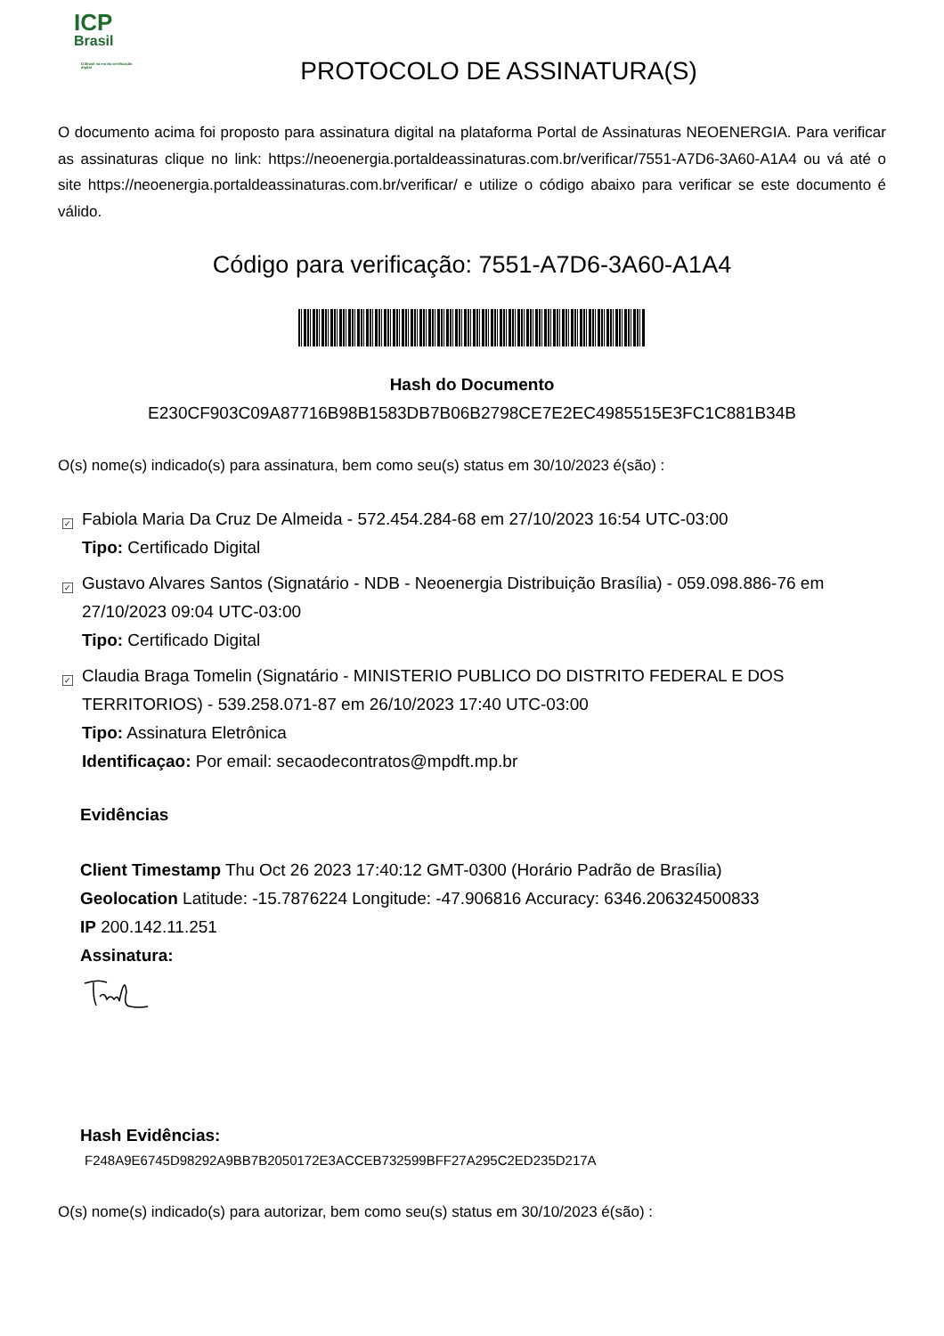ICP
Brasil
O Brasil na era da certificação digital
PROTOCOLO DE ASSINATURA(S)
O documento acima foi proposto para assinatura digital na plataforma Portal de Assinaturas NEOENERGIA. Para verificar as assinaturas clique no link: https://neoenergia.portaldeassinaturas.com.br/verificar/7551-A7D6-3A60-A1A4 ou vá até o site https://neoenergia.portaldeassinaturas.com.br/verificar/ e utilize o código abaixo para verificar se este documento é válido.
Código para verificação: 7551-A7D6-3A60-A1A4
Hash do Documento
E230CF903C09A87716B98B1583DB7B06B2798CE7E2EC4985515E3FC1C881B34B
O(s) nome(s) indicado(s) para assinatura, bem como seu(s) status em 30/10/2023 é(são) :
✓
Fabiola Maria Da Cruz De Almeida - 572.454.284-68 em 27/10/2023 16:54 UTC-03:00
Tipo: Certificado Digital
✓
Gustavo Alvares Santos (Signatário - NDB - Neoenergia Distribuição Brasília) - 059.098.886-76 em 27/10/2023 09:04 UTC-03:00
Tipo: Certificado Digital
✓
Claudia Braga Tomelin (Signatário - MINISTERIO PUBLICO DO DISTRITO FEDERAL E DOS TERRITORIOS) - 539.258.071-87 em 26/10/2023 17:40 UTC-03:00
Tipo: Assinatura Eletrônica
Identificaçao: Por email: secaodecontratos@mpdft.mp.br
Evidências
Client Timestamp Thu Oct 26 2023 17:40:12 GMT-0300 (Horário Padrão de Brasília)
Geolocation Latitude: -15.7876224 Longitude: -47.906816 Accuracy: 6346.206324500833
IP 200.142.11.251
Assinatura:
Hash Evidências:
F248A9E6745D98292A9BB7B2050172E3ACCEB732599BFF27A295C2ED235D217A
O(s) nome(s) indicado(s) para autorizar, bem como seu(s) status em 30/10/2023 é(são) :